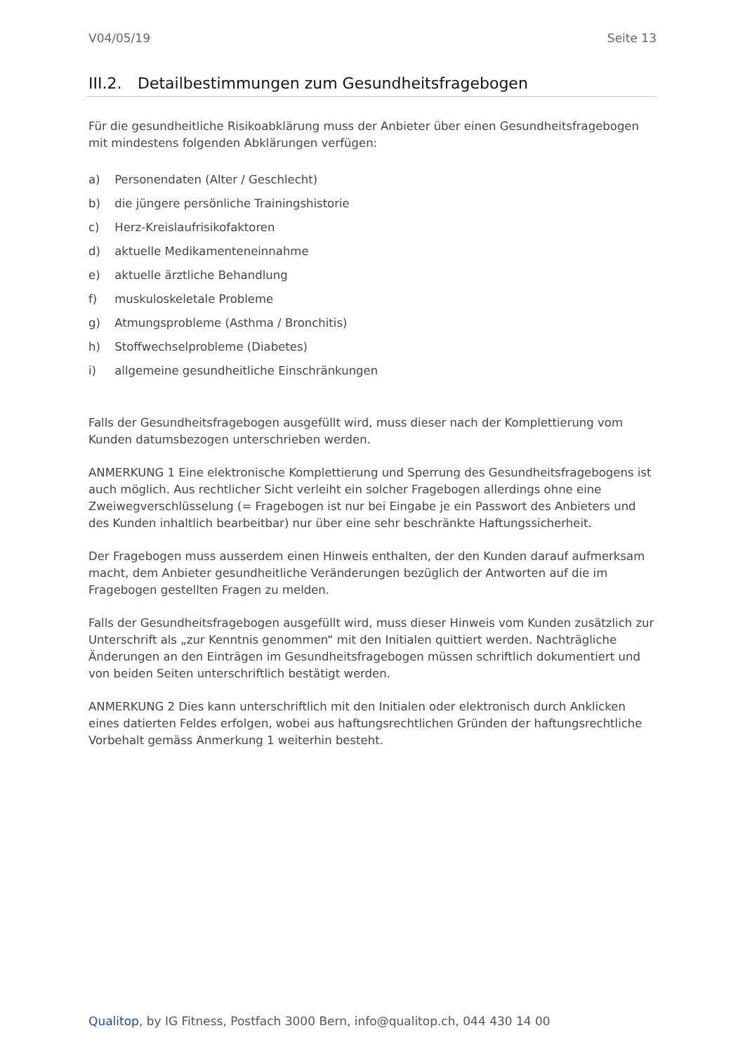V04/05/19 Seite 13
III.2. Detailbestimmungen zum Gesundheitsfragebogen
Für die gesundheitliche Risikoabklärung muss der Anbieter über einen Gesundheitsfragebogen mit mindestens folgenden Abklärungen verfügen:
a) Personendaten (Alter / Geschlecht)
b) die jüngere persönliche Trainingshistorie
c) Herz-Kreislaufrisikofaktoren
d) aktuelle Medikamenteneinnahme
e) aktuelle ärztliche Behandlung
f) muskuloskeletale Probleme
g) Atmungsprobleme (Asthma / Bronchitis)
h) Stoffwechselprobleme (Diabetes)
i) allgemeine gesundheitliche Einschränkungen
Falls der Gesundheitsfragebogen ausgefüllt wird, muss dieser nach der Komplettierung vom Kunden datumsbezogen unterschrieben werden.
ANMERKUNG 1 Eine elektronische Komplettierung und Sperrung des Gesundheitsfragebogens ist auch möglich. Aus rechtlicher Sicht verleiht ein solcher Fragebogen allerdings ohne eine Zweiwegverschlüsselung (= Fragebogen ist nur bei Eingabe je ein Passwort des Anbieters und des Kunden inhaltlich bearbeitbar) nur über eine sehr beschränkte Haftungssicherheit.
Der Fragebogen muss ausserdem einen Hinweis enthalten, der den Kunden darauf aufmerksam macht, dem Anbieter gesundheitliche Veränderungen bezüglich der Antworten auf die im Fragebogen gestellten Fragen zu melden.
Falls der Gesundheitsfragebogen ausgefüllt wird, muss dieser Hinweis vom Kunden zusätzlich zur Unterschrift als „zur Kenntnis genommen“ mit den Initialen quittiert werden. Nachträgliche Änderungen an den Einträgen im Gesundheitsfragebogen müssen schriftlich dokumentiert und von beiden Seiten unterschriftlich bestätigt werden.
ANMERKUNG 2 Dies kann unterschriftlich mit den Initialen oder elektronisch durch Anklicken eines datierten Feldes erfolgen, wobei aus haftungsrechtlichen Gründen der haftungsrechtliche Vorbehalt gemäss Anmerkung 1 weiterhin besteht.
Qualitop, by IG Fitness, Postfach 3000 Bern, info@qualitop.ch, 044 430 14 00